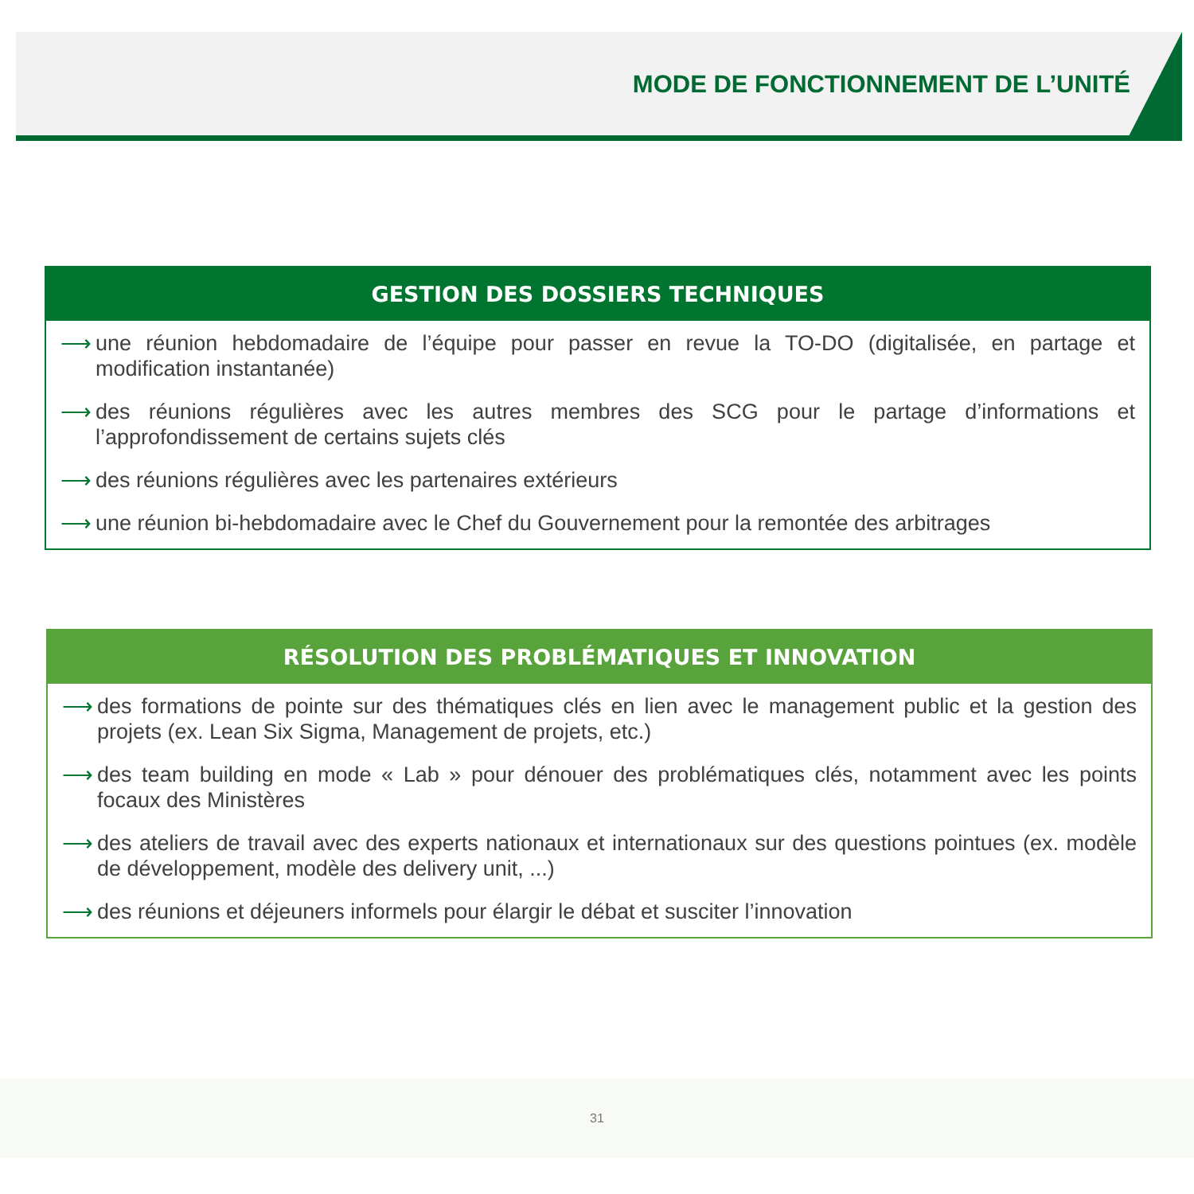MODE DE FONCTIONNEMENT DE L’UNITÉ
GESTION DES DOSSIERS TECHNIQUES
⟶ une réunion hebdomadaire de l’équipe pour passer en revue la TO-DO (digitalisée, en partage et modification instantanée)
⟶ des réunions régulières avec les autres membres des SCG pour le partage d’informations et l’approfondissement de certains sujets clés
⟶ des réunions régulières avec les partenaires extérieurs
⟶ une réunion bi-hebdomadaire avec le Chef du Gouvernement pour la remontée des arbitrages
RÉSOLUTION DES PROBLÉMATIQUES ET INNOVATION
⟶ des formations de pointe sur des thématiques clés en lien avec le management public et la gestion des projets (ex. Lean Six Sigma, Management de projets, etc.)
⟶ des team building en mode « Lab » pour dénouer des problématiques clés, notamment avec les points focaux des Ministères
⟶ des ateliers de travail avec des experts nationaux et internationaux sur des questions pointues (ex. modèle de développement, modèle des delivery unit, ...)
⟶ des réunions et déjeuners informels pour élargir le débat et susciter l’innovation
31